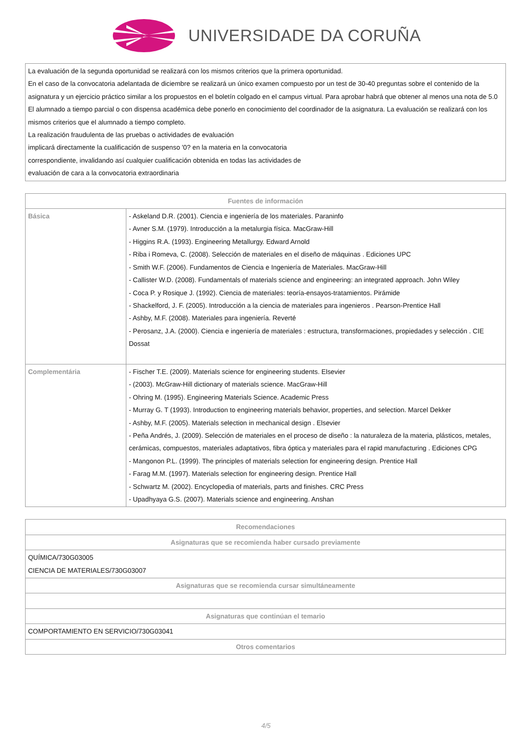UNIVERSIDADE DA CORUÑA
La evaluación de la segunda oportunidad se realizará con los mismos criterios que la primera oportunidad.
En el caso de la convocatoria adelantada de diciembre se realizará un único examen compuesto por un test de 30-40 preguntas sobre el contenido de la asignatura y un ejercicio práctico similar a los propuestos en el boletín colgado en el campus virtual. Para aprobar habrá que obtener al menos una nota de 5.0
El alumnado a tiempo parcial o con dispensa académica debe ponerlo en conocimiento del coordinador de la asignatura. La evaluación se realizará con los mismos criterios que el alumnado a tiempo completo.
La realización fraudulenta de las pruebas o actividades de evaluación
implicará directamente la cualificación de suspenso '0? en la materia en la convocatoria
correspondiente, invalidando así cualquier cualificación obtenida en todas las actividades de
evaluación de cara a la convocatoria extraordinaria
| Fuentes de información | |
| --- | --- |
| Básica | - Askeland D.R. (2001). Ciencia e ingeniería de los materiales. Paraninfo - Avner S.M. (1979). Introducción a la metalurgia física. MacGraw-Hill - Higgins R.A. (1993). Engineering Metallurgy. Edward Arnold - Riba i Romeva, C. (2008). Selección de materiales en el diseño de máquinas . Ediciones UPC - Smith W.F. (2006). Fundamentos de Ciencia e Ingeniería de Materiales. MacGraw-Hill - Callister W.D. (2008). Fundamentals of materials science and engineering: an integrated approach. John Wiley - Coca P. y Rosique J. (1992). Ciencia de materiales: teoría-ensayos-tratamientos. Pirámide - Shackelford, J. F. (2005). Introducción a la ciencia de materiales para ingenieros . Pearson-Prentice Hall - Ashby, M.F. (2008). Materiales para ingeniería. Reverté - Perosanz, J.A. (2000). Ciencia e ingeniería de materiales : estructura, transformaciones, propiedades y selección . CIE Dossat |
| Complementária | - Fischer T.E. (2009). Materials science for engineering students. Elsevier - (2003). McGraw-Hill dictionary of materials science. MacGraw-Hill - Ohring M. (1995). Engineering Materials Science. Academic Press - Murray G. T (1993). Introduction to engineering materials behavior, properties, and selection. Marcel Dekker - Ashby, M.F. (2005). Materials selection in mechanical design . Elsevier - Peña Andrés, J. (2009). Selección de materiales en el proceso de diseño : la naturaleza de la materia, plásticos, metales, cerámicas, compuestos, materiales adaptativos, fibra óptica y materiales para el rapid manufacturing . Ediciones CPG - Mangonon P.L. (1999). The principles of materials selection for engineering design. Prentice Hall - Farag M.M. (1997). Materials selection for engineering design. Prentice Hall - Schwartz M. (2002). Encyclopedia of materials, parts and finishes. CRC Press - Upadhyaya G.S. (2007). Materials science and engineering. Anshan |
| Recomendaciones |
| --- |
| Asignaturas que se recomienda haber cursado previamente |
| QUÍMICA/730G03005 CIENCIA DE MATERIALES/730G03007 |
| Asignaturas que se recomienda cursar simultáneamente |
| Asignaturas que continúan el temario |
| COMPORTAMIENTO EN SERVICIO/730G03041 |
| Otros comentarios |
4/5